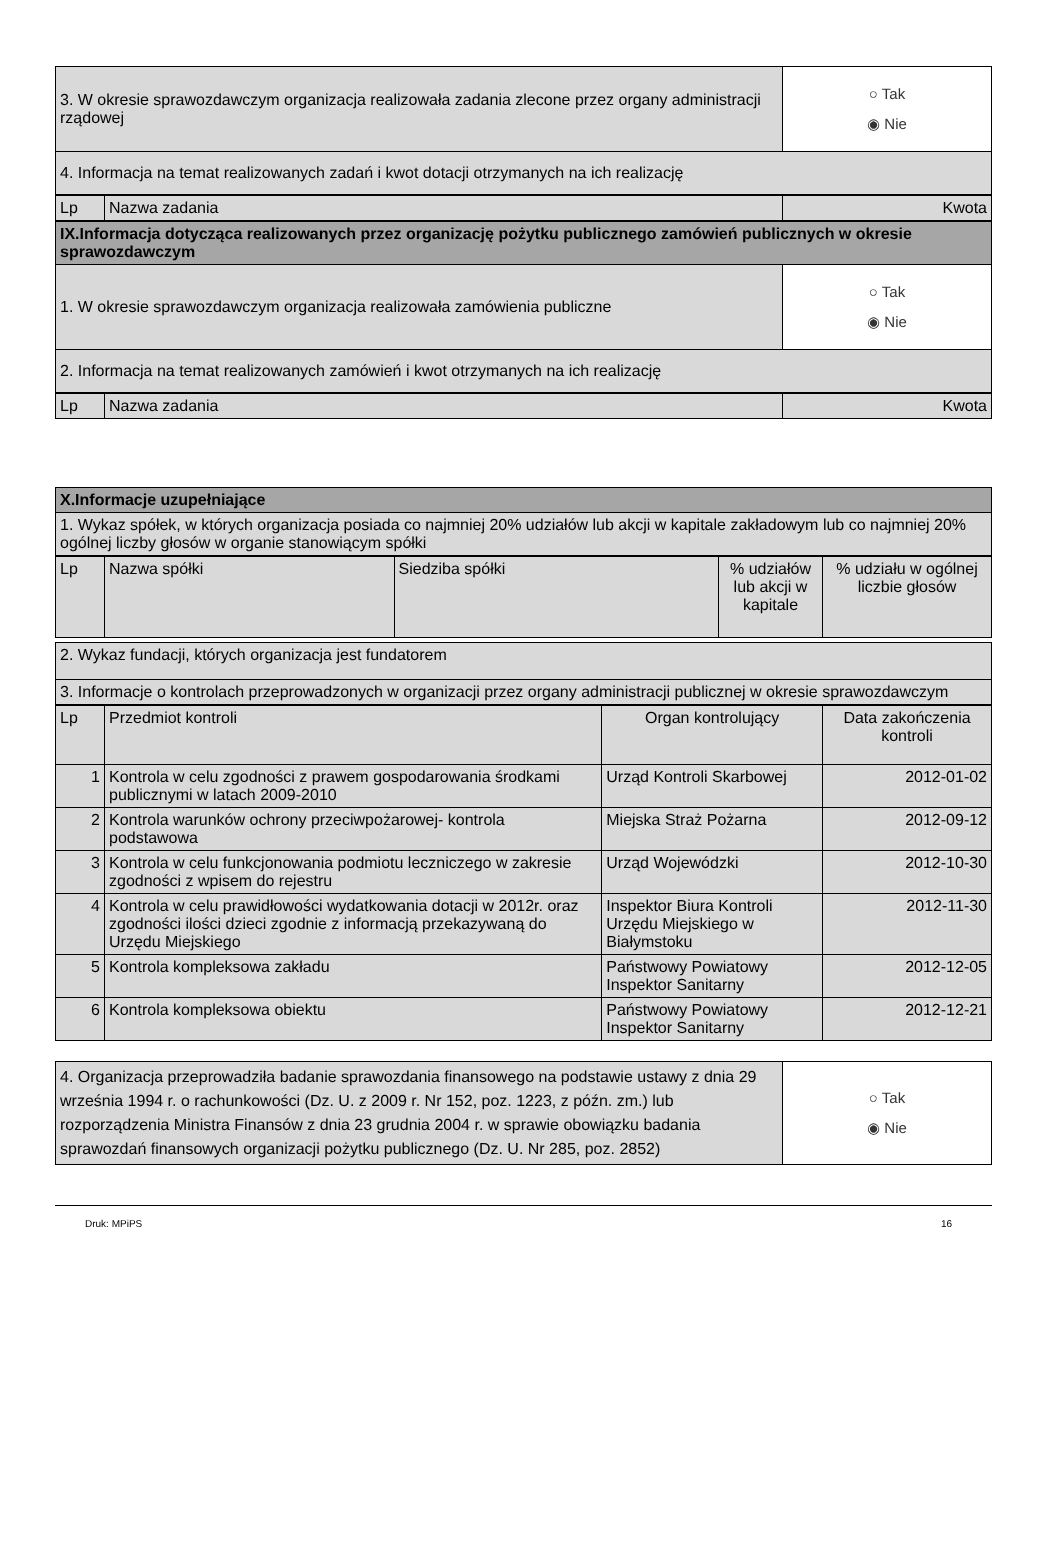| 3. W okresie sprawozdawczym organizacja realizowała zadania zlecone przez organy administracji rządowej | ○ Tak ◉ Nie |
| 4. Informacja na temat realizowanych zadań i kwot dotacji otrzymanych na ich realizację | |
| Lp | Nazwa zadania | Kwota |
| IX.Informacja dotycząca realizowanych przez organizację pożytku publicznego zamówień publicznych w okresie sprawozdawczym | |
| 1. W okresie sprawozdawczym organizacja realizowała zamówienia publiczne | ○ Tak ◉ Nie |
| 2. Informacja na temat realizowanych zamówień i kwot otrzymanych na ich realizację | |
| Lp | Nazwa zadania | Kwota |
| X.Informacje uzupełniające |
| 1. Wykaz spółek, w których organizacja posiada co najmniej 20% udziałów lub akcji w kapitale zakładowym lub co najmniej 20% ogólnej liczby głosów w organie stanowiącym spółki |
| Lp | Nazwa spółki | Siedziba spółki | % udziałów lub akcji w kapitale | % udziału w ogólnej liczbie głosów |
| 2. Wykaz fundacji, których organizacja jest fundatorem |
| 3. Informacje o kontrolach przeprowadzonych w organizacji przez organy administracji publicznej w okresie sprawozdawczym |
| Lp | Przedmiot kontroli | Organ kontrolujący | Data zakończenia kontroli |
| --- | --- | --- | --- |
| 1 | Kontrola w celu zgodności z prawem gospodarowania środkami publicznymi w latach 2009-2010 | Urząd Kontroli Skarbowej | 2012-01-02 |
| 2 | Kontrola warunków ochrony przeciwpożarowej- kontrola podstawowa | Miejska Straż Pożarna | 2012-09-12 |
| 3 | Kontrola w celu funkcjonowania podmiotu leczniczego w zakresie zgodności z wpisem do rejestru | Urząd Wojewódzki | 2012-10-30 |
| 4 | Kontrola w celu prawidłowości wydatkowania dotacji w 2012r. oraz zgodności ilości dzieci zgodnie z informacją przekazywaną do Urzędu Miejskiego | Inspektor Biura Kontroli Urzędu Miejskiego w Białymstoku | 2012-11-30 |
| 5 | Kontrola kompleksowa zakładu | Państwowy Powiatowy Inspektor Sanitarny | 2012-12-05 |
| 6 | Kontrola kompleksowa obiektu | Państwowy Powiatowy Inspektor Sanitarny | 2012-12-21 |
| 4. Organizacja przeprowadziła badanie sprawozdania finansowego na podstawie ustawy z dnia 29 września 1994 r. o rachunkowości (Dz. U. z 2009 r. Nr 152, poz. 1223, z późn. zm.) lub rozporządzenia Ministra Finansów z dnia 23 grudnia 2004 r. w sprawie obowiązku badania sprawozdań finansowych organizacji pożytku publicznego (Dz. U. Nr 285, poz. 2852) | ○ Tak ◉ Nie |
Druk: MPiPS 16